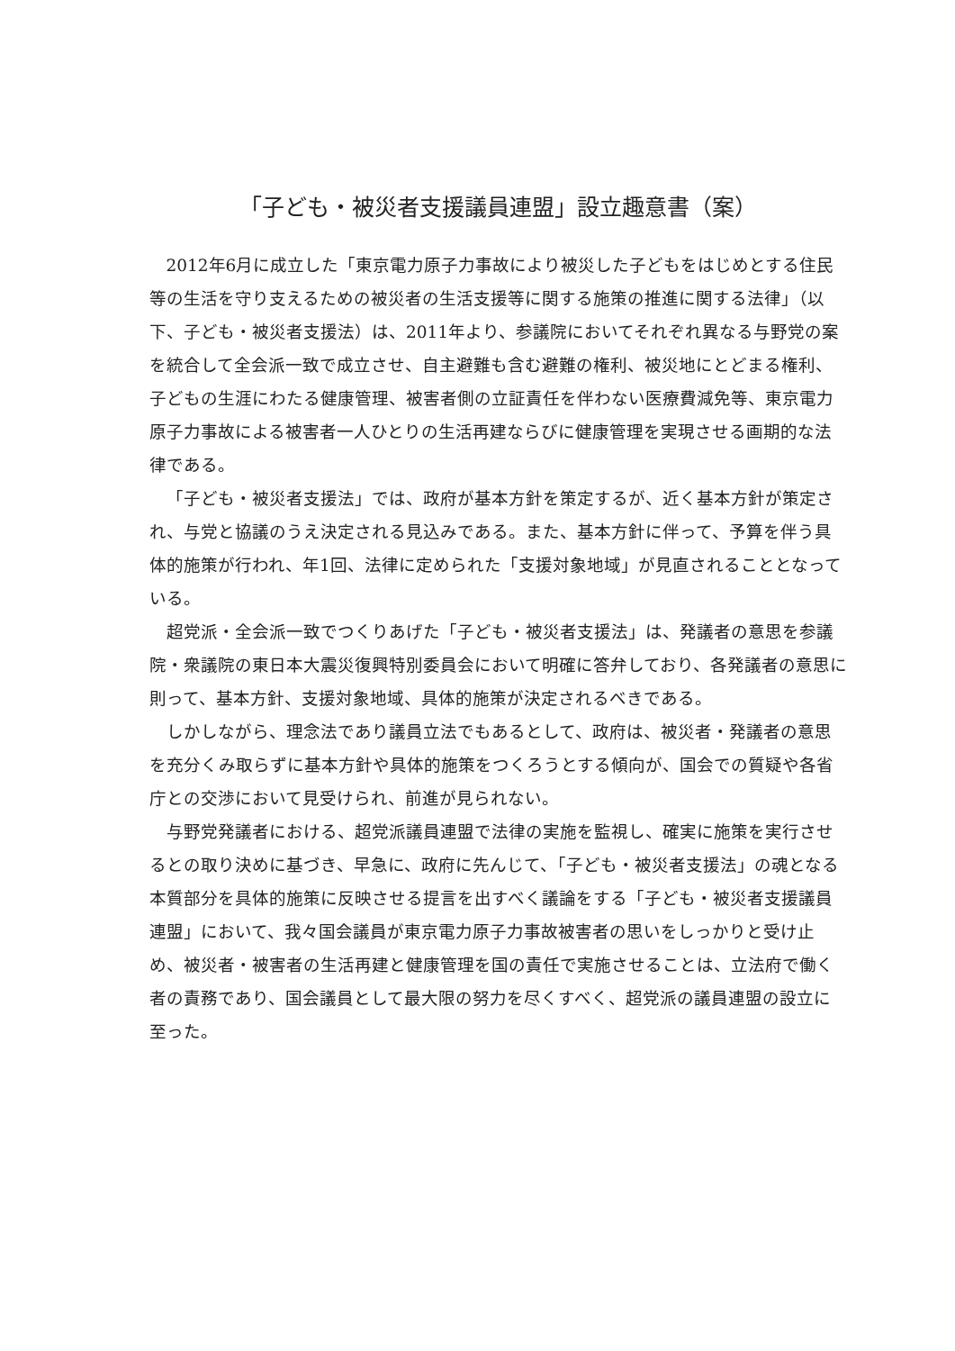「子ども・被災者支援議員連盟」設立趣意書（案）
2012年6月に成立した「東京電力原子力事故により被災した子どもをはじめとする住民等の生活を守り支えるための被災者の生活支援等に関する施策の推進に関する法律」（以下、子ども・被災者支援法）は、2011年より、参議院においてそれぞれ異なる与野党の案を統合して全会派一致で成立させ、自主避難も含む避難の権利、被災地にとどまる権利、子どもの生涯にわたる健康管理、被害者側の立証責任を伴わない医療費減免等、東京電力原子力事故による被害者一人ひとりの生活再建ならびに健康管理を実現させる画期的な法律である。
「子ども・被災者支援法」では、政府が基本方針を策定するが、近く基本方針が策定され、与党と協議のうえ決定される見込みである。また、基本方針に伴って、予算を伴う具体的施策が行われ、年1回、法律に定められた「支援対象地域」が見直されることとなっている。
超党派・全会派一致でつくりあげた「子ども・被災者支援法」は、発議者の意思を参議院・衆議院の東日本大震災復興特別委員会において明確に答弁しており、各発議者の意思に則って、基本方針、支援対象地域、具体的施策が決定されるべきである。
しかしながら、理念法であり議員立法でもあるとして、政府は、被災者・発議者の意思を充分くみ取らずに基本方針や具体的施策をつくろうとする傾向が、国会での質疑や各省庁との交渉において見受けられ、前進が見られない。
与野党発議者における、超党派議員連盟で法律の実施を監視し、確実に施策を実行させるとの取り決めに基づき、早急に、政府に先んじて、「子ども・被災者支援法」の魂となる本質部分を具体的施策に反映させる提言を出すべく議論をする「子ども・被災者支援議員連盟」において、我々国会議員が東京電力原子力事故被害者の思いをしっかりと受け止め、被災者・被害者の生活再建と健康管理を国の責任で実施させることは、立法府で働く者の責務であり、国会議員として最大限の努力を尽くすべく、超党派の議員連盟の設立に至った。